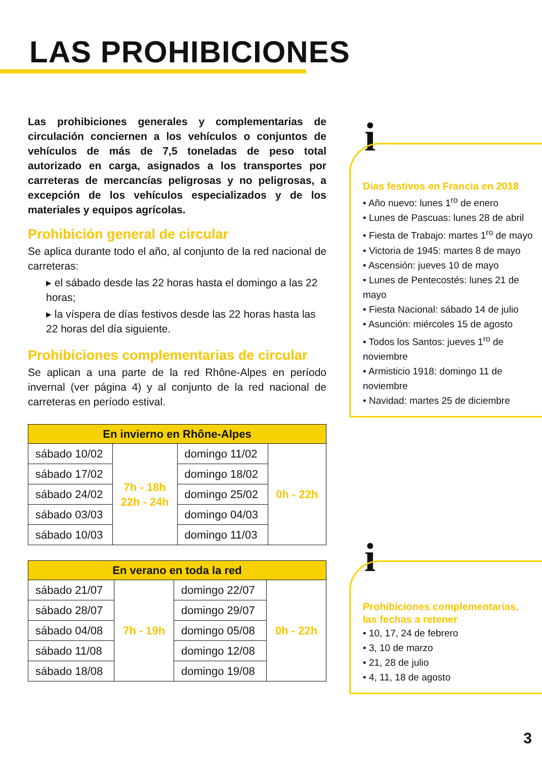LAS PROHIBICIONES
Las prohibiciones generales y complementarias de circulación conciernen a los vehículos o conjuntos de vehículos de más de 7,5 toneladas de peso total autorizado en carga, asignados a los transportes por carreteras de mercancías peligrosas y no peligrosas, a excepción de los vehículos especializados y de los materiales y equipos agrícolas.
Prohibición general de circular
Se aplica durante todo el año, al conjunto de la red nacional de carreteras:
▸ el sábado desde las 22 horas hasta el domingo a las 22 horas;
▸ la víspera de días festivos desde las 22 horas hasta las 22 horas del día siguiente.
Prohibiciones complementarias de circular
Se aplican a una parte de la red Rhône-Alpes en período invernal (ver página 4) y al conjunto de la red nacional de carreteras en período estival.
| En invierno en Rhône-Alpes | | | |
| --- | --- | --- | --- |
| sábado 10/02 | 7h - 18h 22h - 24h | domingo 11/02 | 0h - 22h |
| sábado 17/02 | | domingo 18/02 | |
| sábado 24/02 | | domingo 25/02 | |
| sábado 03/03 | | domingo 04/03 | |
| sábado 10/03 | | domingo 11/03 | |
| En verano en toda la red | | | |
| --- | --- | --- | --- |
| sábado 21/07 | 7h - 19h | domingo 22/07 | 0h - 22h |
| sábado 28/07 | | domingo 29/07 | |
| sábado 04/08 | | domingo 05/08 | |
| sábado 11/08 | | domingo 12/08 | |
| sábado 18/08 | | domingo 19/08 | |
i
Dias festivos en Francia en 2018
• Año nuevo: lunes 1<sup>ro</sup> de enero
• Lunes de Pascuas: lunes 28 de abril
• Fiesta de Trabajo: martes 1<sup>ro</sup> de mayo
• Victoria de 1945: martes 8 de mayo
• Ascensión: jueves 10 de mayo
• Lunes de Pentecostés: lunes 21 de mayo
• Fiesta Nacional: sábado 14 de julio
• Asunción: miércoles 15 de agosto
• Todos los Santos: jueves 1<sup>ro</sup> de noviembre
• Armisticio 1918: domingo 11 de noviembre
• Navidad: martes 25 de diciembre
i
Prohibiciones complementarias, las fechas a retener
• 10, 17, 24 de febrero
• 3, 10 de marzo
• 21, 28 de julio
• 4, 11, 18 de agosto
3